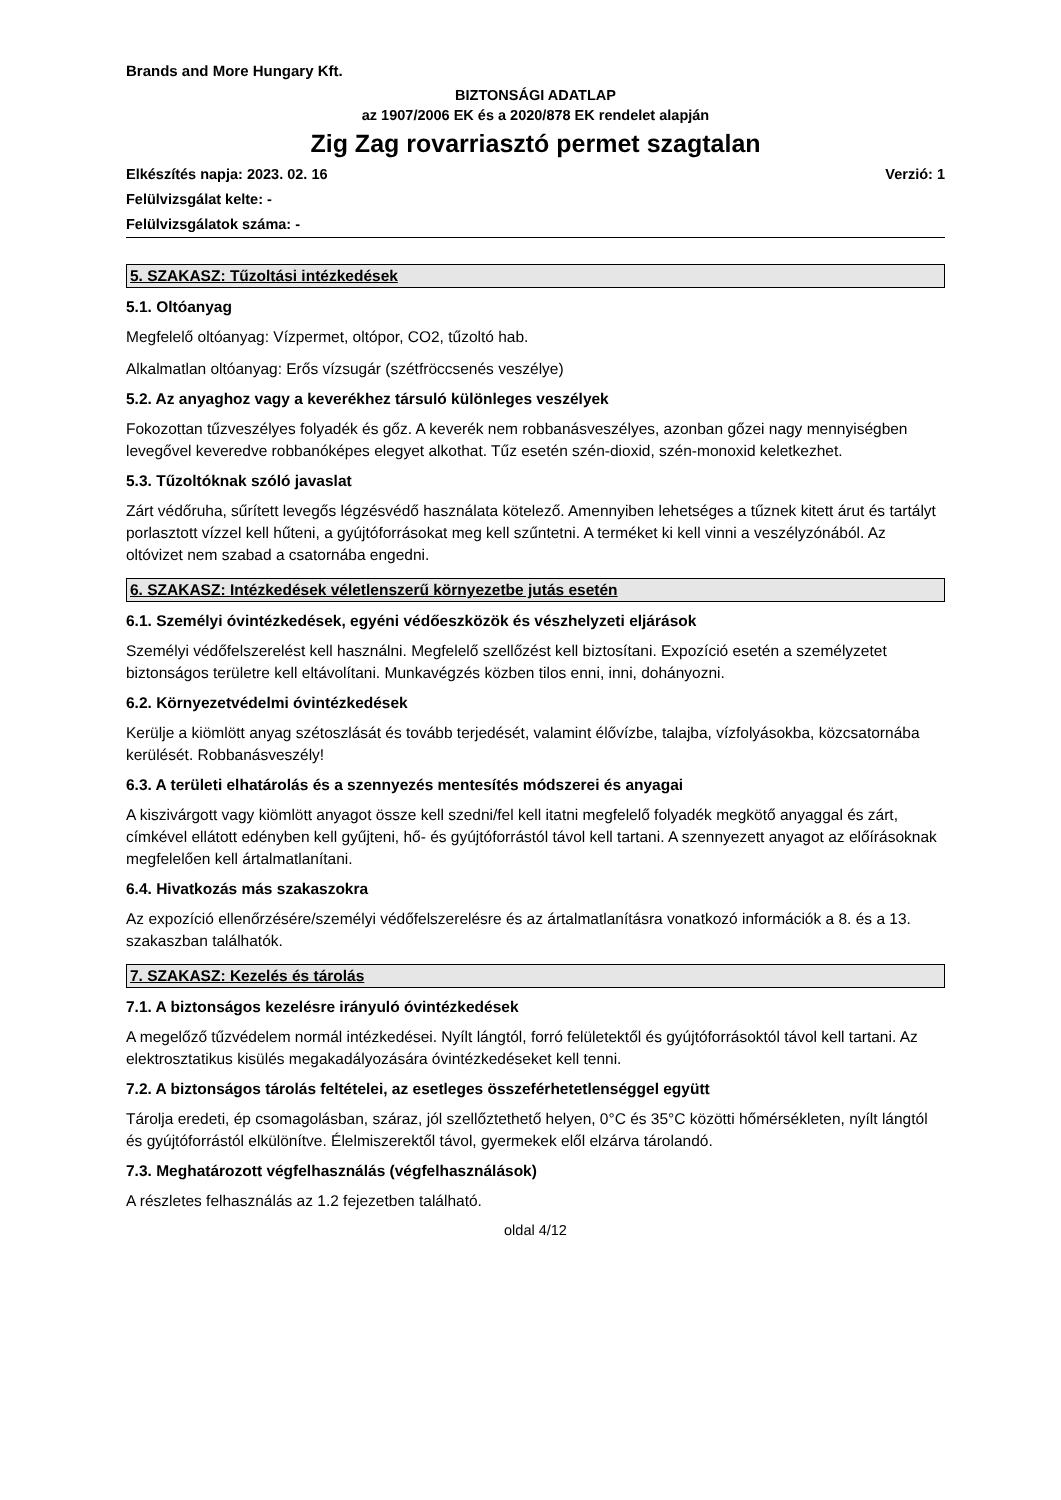Brands and More Hungary Kft.
BIZTONSÁGI ADATLAP
az 1907/2006 EK és a 2020/878 EK rendelet alapján
Zig Zag rovarriasztó permet szagtalan
Elkészítés napja: 2023. 02. 16 Verzió: 1
Felülvizsgálat kelte: -
Felülvizsgálatok száma: -
5. SZAKASZ: Tűzoltási intézkedések
5.1. Oltóanyag
Megfelelő oltóanyag: Vízpermet, oltópor, CO2, tűzoltó hab.
Alkalmatlan oltóanyag: Erős vízsugár (szétfröccsenés veszélye)
5.2. Az anyaghoz vagy a keverékhez társuló különleges veszélyek
Fokozottan tűzveszélyes folyadék és gőz. A keverék nem robbanásveszélyes, azonban gőzei nagy mennyiségben levegővel keveredve robbanóképes elegyet alkothat. Tűz esetén szén-dioxid, szén-monoxid keletkezhet.
5.3. Tűzoltóknak szóló javaslat
Zárt védőruha, sűrített levegős légzésvédő használata kötelező. Amennyiben lehetséges a tűznek kitett árut és tartályt porlasztott vízzel kell hűteni, a gyújtóforrásokat meg kell szűntetni. A terméket ki kell vinni a veszélyzónából. Az oltóvizet nem szabad a csatornába engedni.
6. SZAKASZ: Intézkedések véletlenszerű környezetbe jutás esetén
6.1. Személyi óvintézkedések, egyéni védőeszközök és vészhelyzeti eljárások
Személyi védőfelszerelést kell használni. Megfelelő szellőzést kell biztosítani. Expozíció esetén a személyzetet biztonságos területre kell eltávolítani. Munkavégzés közben tilos enni, inni, dohányozni.
6.2. Környezetvédelmi óvintézkedések
Kerülje a kiömlött anyag szétoszlását és tovább terjedését, valamint élővízbe, talajba, vízfolyásokba, közcsatornába kerülését. Robbanásveszély!
6.3. A területi elhatárolás és a szennyezés mentesítés módszerei és anyagai
A kiszivárgott vagy kiömlött anyagot össze kell szedni/fel kell itatni megfelelő folyadék megkötő anyaggal és zárt, címkével ellátott edényben kell gyűjteni, hő- és gyújtóforrástól távol kell tartani. A szennyezett anyagot az előírásoknak megfelelően kell ártalmatlanítani.
6.4. Hivatkozás más szakaszokra
Az expozíció ellenőrzésére/személyi védőfelszerelésre és az ártalmatlanításra vonatkozó információk a 8. és a 13. szakaszban találhatók.
7. SZAKASZ: Kezelés és tárolás
7.1. A biztonságos kezelésre irányuló óvintézkedések
A megelőző tűzvédelem normál intézkedései. Nyílt lángtól, forró felületektől és gyújtóforrásoktól távol kell tartani. Az elektrosztatikus kisülés megakadályozására óvintézkedéseket kell tenni.
7.2. A biztonságos tárolás feltételei, az esetleges összeférhetetlenséggel együtt
Tárolja eredeti, ép csomagolásban, száraz, jól szellőztethető helyen, 0°C és 35°C közötti hőmérsékleten, nyílt lángtól és gyújtóforrástól elkülönítve. Élelmiszerektől távol, gyermekek elől elzárva tárolandó.
7.3. Meghatározott végfelhasználás (végfelhasználások)
A részletes felhasználás az 1.2 fejezetben található.
oldal 4/12